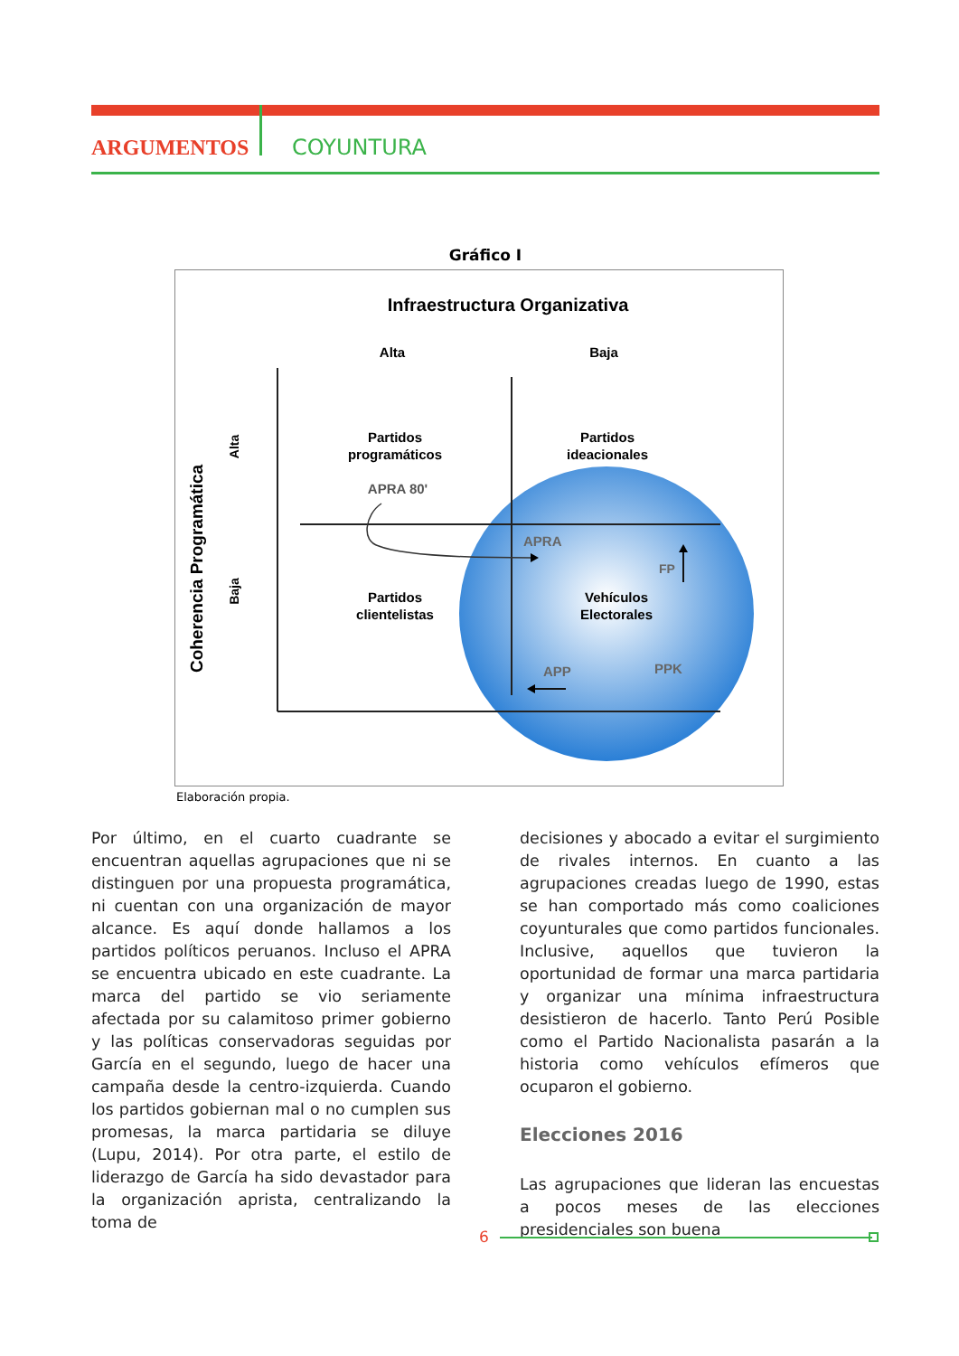ARGUMENTOS COYUNTURA
Gráfico I
Infraestructura Organizativa
Alta
Baja
Coherencia Programática
Alta
Baja
Partidos
programáticos
Partidos
ideacionales
APRA 80'
Partidos
clientelistas
Vehículos
Electorales
APRA
FP
APP
PPK
Elaboración propia.
Por último, en el cuarto cuadrante se encuentran aquellas agrupaciones que ni se distinguen por una propuesta programática, ni cuentan con una organización de mayor alcance. Es aquí donde hallamos a los partidos políticos peruanos. Incluso el APRA se encuentra ubicado en este cuadrante. La marca del partido se vio seriamente afectada por su calamitoso primer gobierno y las políticas conservadoras seguidas por García en el segundo, luego de hacer una campaña desde la centro-izquierda. Cuando los partidos gobiernan mal o no cumplen sus promesas, la marca partidaria se diluye (Lupu, 2014). Por otra parte, el estilo de liderazgo de García ha sido devastador para la organización aprista, centralizando la toma de
decisiones y abocado a evitar el surgimiento de rivales internos. En cuanto a las agrupaciones creadas luego de 1990, estas se han comportado más como coaliciones coyunturales que como partidos funcionales. Inclusive, aquellos que tuvieron la oportunidad de formar una marca partidaria y organizar una mínima infraestructura desistieron de hacerlo. Tanto Perú Posible como el Partido Nacionalista pasarán a la historia como vehículos efímeros que ocuparon el gobierno.
Elecciones 2016
Las agrupaciones que lideran las encuestas a pocos meses de las elecciones presidenciales son buena
6